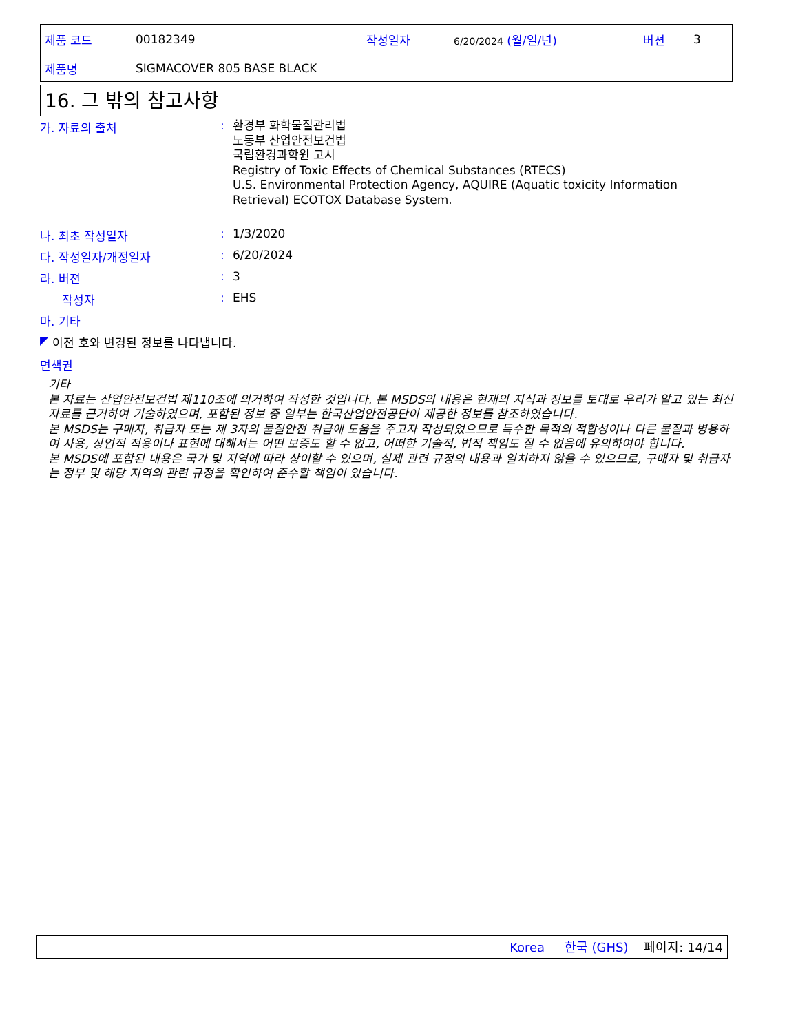제품 코드 00182349 작성일자 6/20/2024 (월/일/년) 버젼 3
제품명 SIGMACOVER 805 BASE BLACK
16. 그 밖의 참고사항
가. 자료의 출처: 환경부 화학물질관리법
노동부 산업안전보건법
국립환경과학원 고시
Registry of Toxic Effects of Chemical Substances (RTECS)
U.S. Environmental Protection Agency, AQUIRE (Aquatic toxicity Information Retrieval) ECOTOX Database System.
나. 최초 작성일자: 1/3/2020
다. 작성일자/개정일자: 6/20/2024
라. 버젼: 3
작성자: EHS
마. 기타
◤ 이전 호와 변경된 정보를 나타냅니다.
면책권
기타
본 자료는 산업안전보건법 제110조에 의거하여 작성한 것입니다. 본 MSDS의 내용은 현재의 지식과 정보를 토대로 우리가 알고 있는 최신 자료를 근거하여 기술하였으며, 포함된 정보 중 일부는 한국산업안전공단이 제공한 정보를 참조하였습니다.
본 MSDS는 구매자, 취급자 또는 제 3자의 물질안전 취급에 도움을 주고자 작성되었으므로 특수한 목적의 적합성이나 다른 물질과 병용하여 사용, 상업적 적용이나 표현에 대해서는 어떤 보증도 할 수 없고, 어떠한 기술적, 법적 책임도 질 수 없음에 유의하여야 합니다.
본 MSDS에 포함된 내용은 국가 및 지역에 따라 상이할 수 있으며, 실제 관련 규정의 내용과 일치하지 않을 수 있으므로, 구매자 및 취급자는 정부 및 해당 지역의 관련 규정을 확인하여 준수할 책임이 있습니다.
Korea 한국 (GHS) 페이지: 14/14